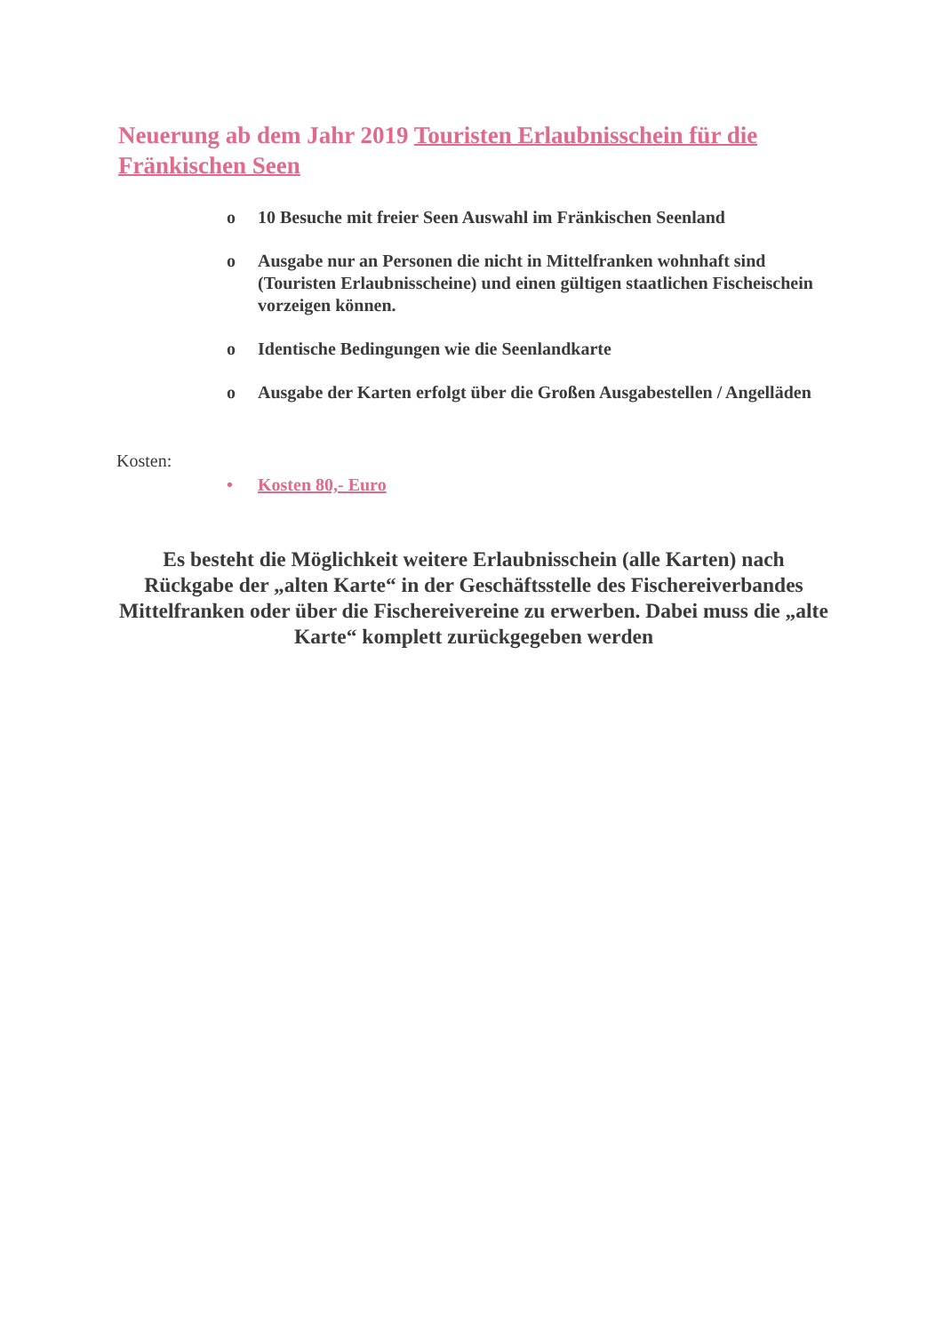Neuerung ab dem Jahr 2019 Touristen Erlaubnisschein für die Fränkischen Seen
o 10 Besuche mit freier Seen Auswahl im Fränkischen Seenland
o Ausgabe nur an Personen die nicht in Mittelfranken wohnhaft sind (Touristen Erlaubnisscheine) und einen gültigen staatlichen Fischeischein vorzeigen können.
o Identische Bedingungen wie die Seenlandkarte
o Ausgabe der Karten erfolgt über die Großen Ausgabestellen / Angelläden
Kosten:
• Kosten 80,- Euro
Es besteht die Möglichkeit weitere Erlaubnisschein (alle Karten) nach Rückgabe der „alten Karte“ in der Geschäftsstelle des Fischereiverbandes Mittelfranken oder über die Fischereivereine zu erwerben. Dabei muss die „alte Karte“ komplett zurückgegeben werden